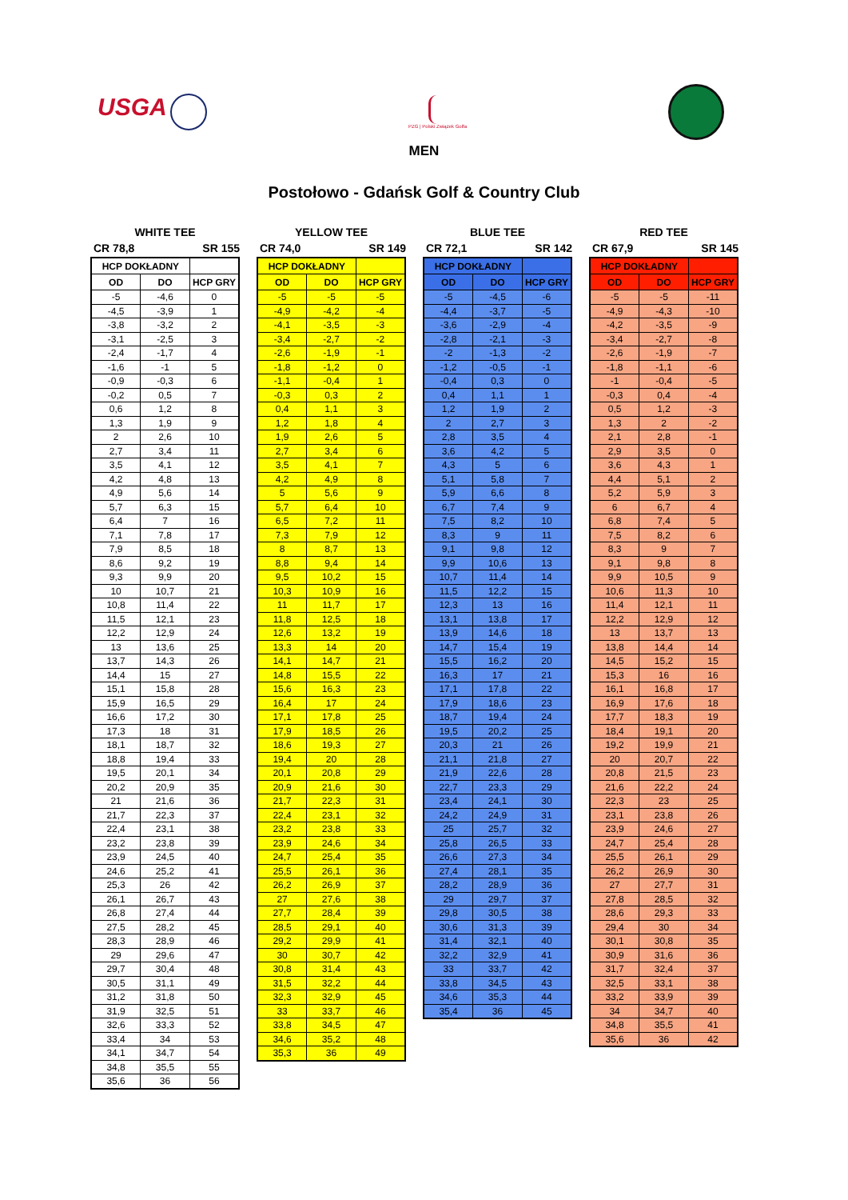USGA
PZG | Polski Związek Golfa
MEN
Postołowo - Gdańsk Golf & Country Club
WHITE TEE
CR 78,8 SR 155
| HCP DOKŁADNY | | |
| --- | --- | --- |
| OD | DO | HCP GRY |
| -5 | -4,6 | 0 |
| -4,5 | -3,9 | 1 |
| -3,8 | -3,2 | 2 |
| -3,1 | -2,5 | 3 |
| -2,4 | -1,7 | 4 |
| -1,6 | -1 | 5 |
| -0,9 | -0,3 | 6 |
| -0,2 | 0,5 | 7 |
| 0,6 | 1,2 | 8 |
| 1,3 | 1,9 | 9 |
| 2 | 2,6 | 10 |
| 2,7 | 3,4 | 11 |
| 3,5 | 4,1 | 12 |
| 4,2 | 4,8 | 13 |
| 4,9 | 5,6 | 14 |
| 5,7 | 6,3 | 15 |
| 6,4 | 7 | 16 |
| 7,1 | 7,8 | 17 |
| 7,9 | 8,5 | 18 |
| 8,6 | 9,2 | 19 |
| 9,3 | 9,9 | 20 |
| 10 | 10,7 | 21 |
| 10,8 | 11,4 | 22 |
| 11,5 | 12,1 | 23 |
| 12,2 | 12,9 | 24 |
| 13 | 13,6 | 25 |
| 13,7 | 14,3 | 26 |
| 14,4 | 15 | 27 |
| 15,1 | 15,8 | 28 |
| 15,9 | 16,5 | 29 |
| 16,6 | 17,2 | 30 |
| 17,3 | 18 | 31 |
| 18,1 | 18,7 | 32 |
| 18,8 | 19,4 | 33 |
| 19,5 | 20,1 | 34 |
| 20,2 | 20,9 | 35 |
| 21 | 21,6 | 36 |
| 21,7 | 22,3 | 37 |
| 22,4 | 23,1 | 38 |
| 23,2 | 23,8 | 39 |
| 23,9 | 24,5 | 40 |
| 24,6 | 25,2 | 41 |
| 25,3 | 26 | 42 |
| 26,1 | 26,7 | 43 |
| 26,8 | 27,4 | 44 |
| 27,5 | 28,2 | 45 |
| 28,3 | 28,9 | 46 |
| 29 | 29,6 | 47 |
| 29,7 | 30,4 | 48 |
| 30,5 | 31,1 | 49 |
| 31,2 | 31,8 | 50 |
| 31,9 | 32,5 | 51 |
| 32,6 | 33,3 | 52 |
| 33,4 | 34 | 53 |
| 34,1 | 34,7 | 54 |
| 34,8 | 35,5 | 55 |
| 35,6 | 36 | 56 |
YELLOW TEE
CR 74,0 SR 149
| HCP DOKŁADNY | | |
| --- | --- | --- |
| OD | DO | HCP GRY |
| -5 | -5 | -5 |
| -4,9 | -4,2 | -4 |
| -4,1 | -3,5 | -3 |
| -3,4 | -2,7 | -2 |
| -2,6 | -1,9 | -1 |
| -1,8 | -1,2 | 0 |
| -1,1 | -0,4 | 1 |
| -0,3 | 0,3 | 2 |
| 0,4 | 1,1 | 3 |
| 1,2 | 1,8 | 4 |
| 1,9 | 2,6 | 5 |
| 2,7 | 3,4 | 6 |
| 3,5 | 4,1 | 7 |
| 4,2 | 4,9 | 8 |
| 5 | 5,6 | 9 |
| 5,7 | 6,4 | 10 |
| 6,5 | 7,2 | 11 |
| 7,3 | 7,9 | 12 |
| 8 | 8,7 | 13 |
| 8,8 | 9,4 | 14 |
| 9,5 | 10,2 | 15 |
| 10,3 | 10,9 | 16 |
| 11 | 11,7 | 17 |
| 11,8 | 12,5 | 18 |
| 12,6 | 13,2 | 19 |
| 13,3 | 14 | 20 |
| 14,1 | 14,7 | 21 |
| 14,8 | 15,5 | 22 |
| 15,6 | 16,3 | 23 |
| 16,4 | 17 | 24 |
| 17,1 | 17,8 | 25 |
| 17,9 | 18,5 | 26 |
| 18,6 | 19,3 | 27 |
| 19,4 | 20 | 28 |
| 20,1 | 20,8 | 29 |
| 20,9 | 21,6 | 30 |
| 21,7 | 22,3 | 31 |
| 22,4 | 23,1 | 32 |
| 23,2 | 23,8 | 33 |
| 23,9 | 24,6 | 34 |
| 24,7 | 25,4 | 35 |
| 25,5 | 26,1 | 36 |
| 26,2 | 26,9 | 37 |
| 27 | 27,6 | 38 |
| 27,7 | 28,4 | 39 |
| 28,5 | 29,1 | 40 |
| 29,2 | 29,9 | 41 |
| 30 | 30,7 | 42 |
| 30,8 | 31,4 | 43 |
| 31,5 | 32,2 | 44 |
| 32,3 | 32,9 | 45 |
| 33 | 33,7 | 46 |
| 33,8 | 34,5 | 47 |
| 34,6 | 35,2 | 48 |
| 35,3 | 36 | 49 |
BLUE TEE
CR 72,1 SR 142
| HCP DOKŁADNY | | |
| --- | --- | --- |
| OD | DO | HCP GRY |
| -5 | -4,5 | -6 |
| -4,4 | -3,7 | -5 |
| -3,6 | -2,9 | -4 |
| -2,8 | -2,1 | -3 |
| -2 | -1,3 | -2 |
| -1,2 | -0,5 | -1 |
| -0,4 | 0,3 | 0 |
| 0,4 | 1,1 | 1 |
| 1,2 | 1,9 | 2 |
| 2 | 2,7 | 3 |
| 2,8 | 3,5 | 4 |
| 3,6 | 4,2 | 5 |
| 4,3 | 5 | 6 |
| 5,1 | 5,8 | 7 |
| 5,9 | 6,6 | 8 |
| 6,7 | 7,4 | 9 |
| 7,5 | 8,2 | 10 |
| 8,3 | 9 | 11 |
| 9,1 | 9,8 | 12 |
| 9,9 | 10,6 | 13 |
| 10,7 | 11,4 | 14 |
| 11,5 | 12,2 | 15 |
| 12,3 | 13 | 16 |
| 13,1 | 13,8 | 17 |
| 13,9 | 14,6 | 18 |
| 14,7 | 15,4 | 19 |
| 15,5 | 16,2 | 20 |
| 16,3 | 17 | 21 |
| 17,1 | 17,8 | 22 |
| 17,9 | 18,6 | 23 |
| 18,7 | 19,4 | 24 |
| 19,5 | 20,2 | 25 |
| 20,3 | 21 | 26 |
| 21,1 | 21,8 | 27 |
| 21,9 | 22,6 | 28 |
| 22,7 | 23,3 | 29 |
| 23,4 | 24,1 | 30 |
| 24,2 | 24,9 | 31 |
| 25 | 25,7 | 32 |
| 25,8 | 26,5 | 33 |
| 26,6 | 27,3 | 34 |
| 27,4 | 28,1 | 35 |
| 28,2 | 28,9 | 36 |
| 29 | 29,7 | 37 |
| 29,8 | 30,5 | 38 |
| 30,6 | 31,3 | 39 |
| 31,4 | 32,1 | 40 |
| 32,2 | 32,9 | 41 |
| 33 | 33,7 | 42 |
| 33,8 | 34,5 | 43 |
| 34,6 | 35,3 | 44 |
| 35,4 | 36 | 45 |
RED TEE
CR 67,9 SR 145
| HCP DOKŁADNY | | |
| --- | --- | --- |
| OD | DO | HCP GRY |
| -5 | -5 | -11 |
| -4,9 | -4,3 | -10 |
| -4,2 | -3,5 | -9 |
| -3,4 | -2,7 | -8 |
| -2,6 | -1,9 | -7 |
| -1,8 | -1,1 | -6 |
| -1 | -0,4 | -5 |
| -0,3 | 0,4 | -4 |
| 0,5 | 1,2 | -3 |
| 1,3 | 2 | -2 |
| 2,1 | 2,8 | -1 |
| 2,9 | 3,5 | 0 |
| 3,6 | 4,3 | 1 |
| 4,4 | 5,1 | 2 |
| 5,2 | 5,9 | 3 |
| 6 | 6,7 | 4 |
| 6,8 | 7,4 | 5 |
| 7,5 | 8,2 | 6 |
| 8,3 | 9 | 7 |
| 9,1 | 9,8 | 8 |
| 9,9 | 10,5 | 9 |
| 10,6 | 11,3 | 10 |
| 11,4 | 12,1 | 11 |
| 12,2 | 12,9 | 12 |
| 13 | 13,7 | 13 |
| 13,8 | 14,4 | 14 |
| 14,5 | 15,2 | 15 |
| 15,3 | 16 | 16 |
| 16,1 | 16,8 | 17 |
| 16,9 | 17,6 | 18 |
| 17,7 | 18,3 | 19 |
| 18,4 | 19,1 | 20 |
| 19,2 | 19,9 | 21 |
| 20 | 20,7 | 22 |
| 20,8 | 21,5 | 23 |
| 21,6 | 22,2 | 24 |
| 22,3 | 23 | 25 |
| 23,1 | 23,8 | 26 |
| 23,9 | 24,6 | 27 |
| 24,7 | 25,4 | 28 |
| 25,5 | 26,1 | 29 |
| 26,2 | 26,9 | 30 |
| 27 | 27,7 | 31 |
| 27,8 | 28,5 | 32 |
| 28,6 | 29,3 | 33 |
| 29,4 | 30 | 34 |
| 30,1 | 30,8 | 35 |
| 30,9 | 31,6 | 36 |
| 31,7 | 32,4 | 37 |
| 32,5 | 33,1 | 38 |
| 33,2 | 33,9 | 39 |
| 34 | 34,7 | 40 |
| 34,8 | 35,5 | 41 |
| 35,6 | 36 | 42 |